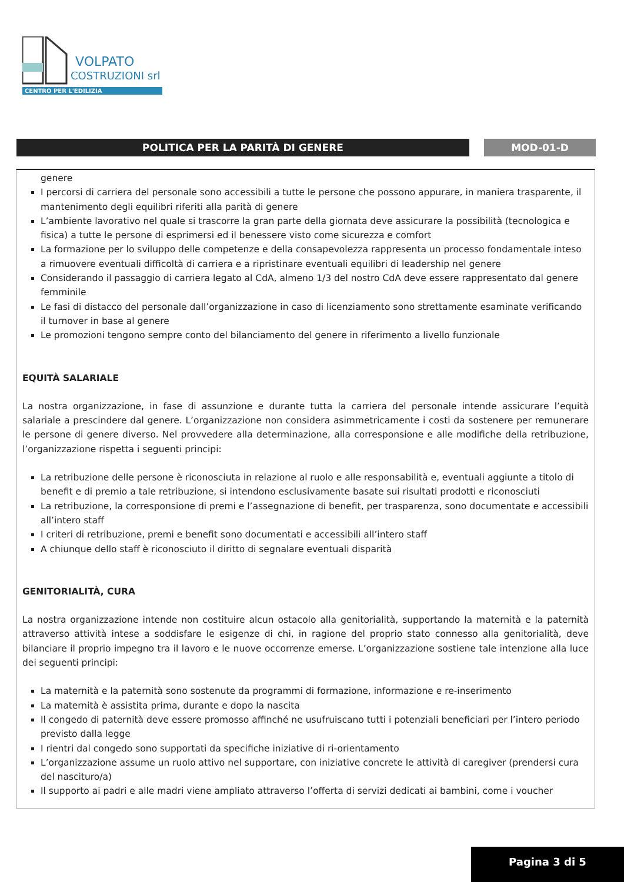VOLPATO
COSTRUZIONI srl
CENTRO PER L'EDILIZIA
POLITICA PER LA PARITÀ DI GENERE MOD-01-D
genere
I percorsi di carriera del personale sono accessibili a tutte le persone che possono appurare, in maniera trasparente, il mantenimento degli equilibri riferiti alla parità di genere
L’ambiente lavorativo nel quale si trascorre la gran parte della giornata deve assicurare la possibilità (tecnologica e fisica) a tutte le persone di esprimersi ed il benessere visto come sicurezza e comfort
La formazione per lo sviluppo delle competenze e della consapevolezza rappresenta un processo fondamentale inteso a rimuovere eventuali difficoltà di carriera e a ripristinare eventuali equilibri di leadership nel genere
Considerando il passaggio di carriera legato al CdA, almeno 1/3 del nostro CdA deve essere rappresentato dal genere femminile
Le fasi di distacco del personale dall’organizzazione in caso di licenziamento sono strettamente esaminate verificando il turnover in base al genere
Le promozioni tengono sempre conto del bilanciamento del genere in riferimento a livello funzionale
EQUITÀ SALARIALE
La nostra organizzazione, in fase di assunzione e durante tutta la carriera del personale intende assicurare l’equità salariale a prescindere dal genere. L’organizzazione non considera asimmetricamente i costi da sostenere per remunerare le persone di genere diverso. Nel provvedere alla determinazione, alla corresponsione e alle modifiche della retribuzione, l’organizzazione rispetta i seguenti principi:
La retribuzione delle persone è riconosciuta in relazione al ruolo e alle responsabilità e, eventuali aggiunte a titolo di benefit e di premio a tale retribuzione, si intendono esclusivamente basate sui risultati prodotti e riconosciuti
La retribuzione, la corresponsione di premi e l’assegnazione di benefit, per trasparenza, sono documentate e accessibili all’intero staff
I criteri di retribuzione, premi e benefit sono documentati e accessibili all’intero staff
A chiunque dello staff è riconosciuto il diritto di segnalare eventuali disparità
GENITORIALITÀ, CURA
La nostra organizzazione intende non costituire alcun ostacolo alla genitorialità, supportando la maternità e la paternità attraverso attività intese a soddisfare le esigenze di chi, in ragione del proprio stato connesso alla genitorialità, deve bilanciare il proprio impegno tra il lavoro e le nuove occorrenze emerse. L’organizzazione sostiene tale intenzione alla luce dei seguenti principi:
La maternità e la paternità sono sostenute da programmi di formazione, informazione e re-inserimento
La maternità è assistita prima, durante e dopo la nascita
Il congedo di paternità deve essere promosso affinché ne usufruiscano tutti i potenziali beneficiari per l’intero periodo previsto dalla legge
I rientri dal congedo sono supportati da specifiche iniziative di ri-orientamento
L’organizzazione assume un ruolo attivo nel supportare, con iniziative concrete le attività di caregiver (prendersi cura del nascituro/a)
Il supporto ai padri e alle madri viene ampliato attraverso l’offerta di servizi dedicati ai bambini, come i voucher
Pagina 3 di 5